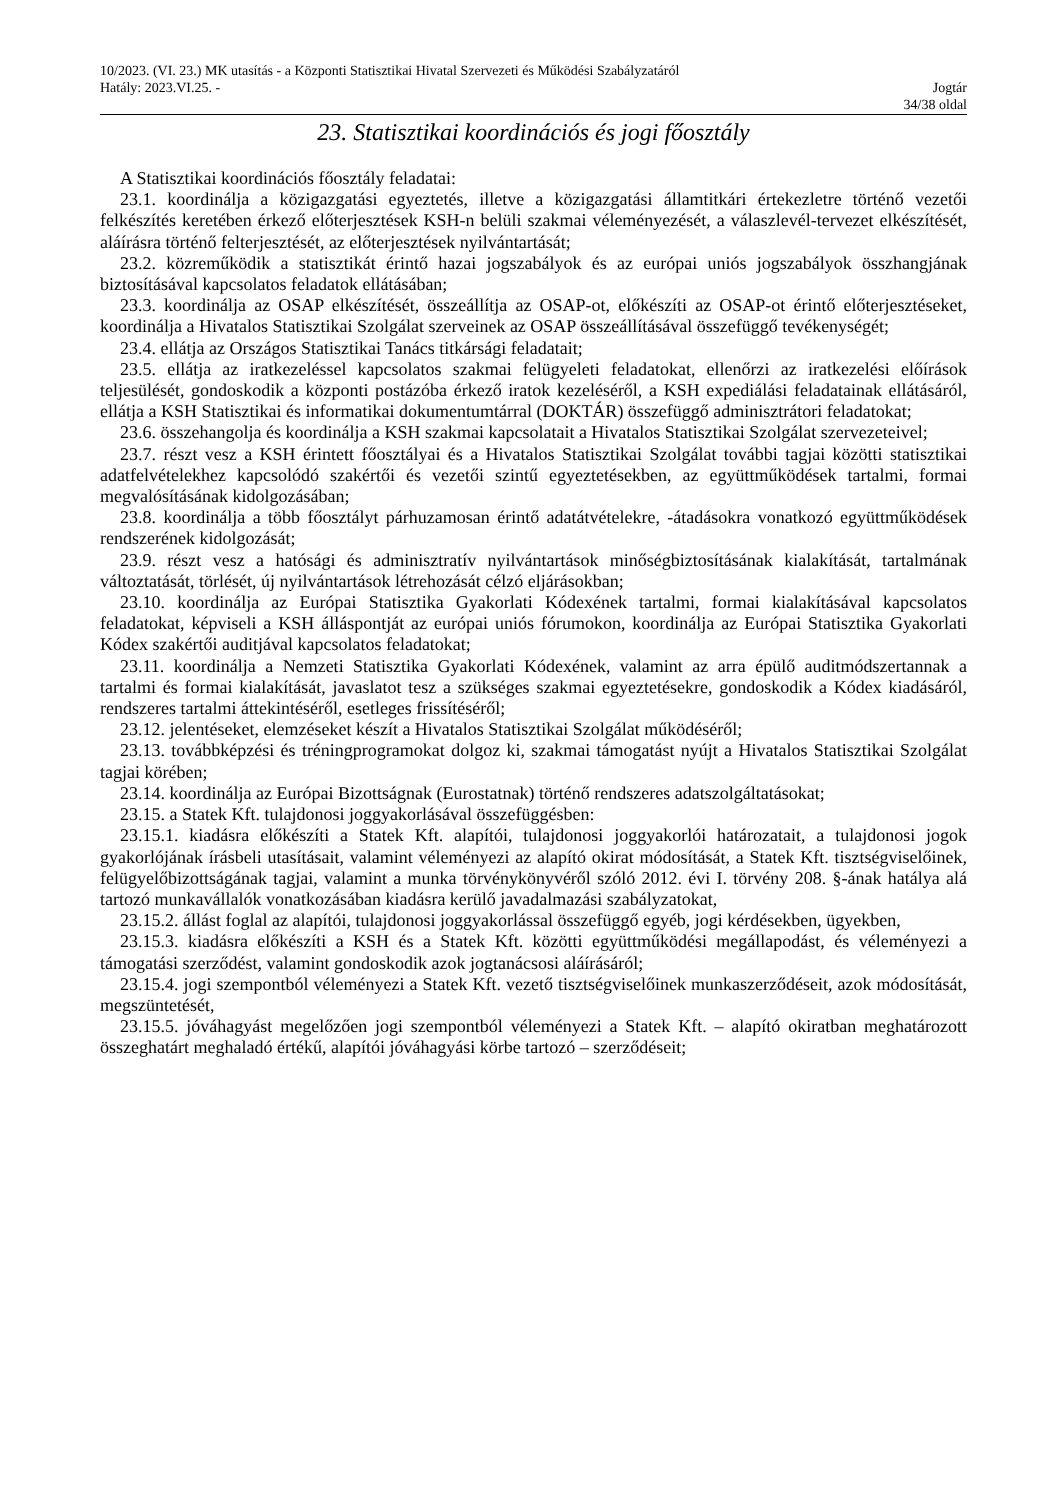10/2023. (VI. 23.) MK utasítás - a Központi Statisztikai Hivatal Szervezeti és Működési Szabályzatáról
Hatály: 2023.VI.25. - Jogtár
34/38 oldal
23. Statisztikai koordinációs és jogi főosztály
A Statisztikai koordinációs főosztály feladatai:
23.1. koordinálja a közigazgatási egyeztetés, illetve a közigazgatási államtitkári értekezletre történő vezetői felkészítés keretében érkező előterjesztések KSH-n belüli szakmai véleményezését, a válaszlevél-tervezet elkészítését, aláírásra történő felterjesztését, az előterjesztések nyilvántartását;
23.2. közreműködik a statisztikát érintő hazai jogszabályok és az európai uniós jogszabályok összhangjának biztosításával kapcsolatos feladatok ellátásában;
23.3. koordinálja az OSAP elkészítését, összeállítja az OSAP-ot, előkészíti az OSAP-ot érintő előterjesztéseket, koordinálja a Hivatalos Statisztikai Szolgálat szerveinek az OSAP összeállításával összefüggő tevékenységét;
23.4. ellátja az Országos Statisztikai Tanács titkársági feladatait;
23.5. ellátja az iratkezeléssel kapcsolatos szakmai felügyeleti feladatokat, ellenőrzi az iratkezelési előírások teljesülését, gondoskodik a központi postázóba érkező iratok kezeléséről, a KSH expediálási feladatainak ellátásáról, ellátja a KSH Statisztikai és informatikai dokumentumtárral (DOKTÁR) összefüggő adminisztrátori feladatokat;
23.6. összehangolja és koordinálja a KSH szakmai kapcsolatait a Hivatalos Statisztikai Szolgálat szervezeteivel;
23.7. részt vesz a KSH érintett főosztályai és a Hivatalos Statisztikai Szolgálat további tagjai közötti statisztikai adatfelvételekhez kapcsolódó szakértői és vezetői szintű egyeztetésekben, az együttműködések tartalmi, formai megvalósításának kidolgozásában;
23.8. koordinálja a több főosztályt párhuzamosan érintő adatátvételekre, -átadásokra vonatkozó együttműködések rendszerének kidolgozását;
23.9. részt vesz a hatósági és adminisztratív nyilvántartások minőségbiztosításának kialakítását, tartalmának változtatását, törlését, új nyilvántartások létrehozását célzó eljárásokban;
23.10. koordinálja az Európai Statisztika Gyakorlati Kódexének tartalmi, formai kialakításával kapcsolatos feladatokat, képviseli a KSH álláspontját az európai uniós fórumokon, koordinálja az Európai Statisztika Gyakorlati Kódex szakértői auditjával kapcsolatos feladatokat;
23.11. koordinálja a Nemzeti Statisztika Gyakorlati Kódexének, valamint az arra épülő auditmódszertannak a tartalmi és formai kialakítását, javaslatot tesz a szükséges szakmai egyeztetésekre, gondoskodik a Kódex kiadásáról, rendszeres tartalmi áttekintéséről, esetleges frissítéséről;
23.12. jelentéseket, elemzéseket készít a Hivatalos Statisztikai Szolgálat működéséről;
23.13. továbbképzési és tréningprogramokat dolgoz ki, szakmai támogatást nyújt a Hivatalos Statisztikai Szolgálat tagjai körében;
23.14. koordinálja az Európai Bizottságnak (Eurostatnak) történő rendszeres adatszolgáltatásokat;
23.15. a Statek Kft. tulajdonosi joggyakorlásával összefüggésben:
23.15.1. kiadásra előkészíti a Statek Kft. alapítói, tulajdonosi joggyakorlói határozatait, a tulajdonosi jogok gyakorlójának írásbeli utasításait, valamint véleményezi az alapító okirat módosítását, a Statek Kft. tisztségviselőinek, felügyelőbizottságának tagjai, valamint a munka törvénykönyvéről szóló 2012. évi I. törvény 208. §-ának hatálya alá tartozó munkavállalók vonatkozásában kiadásra kerülő javadalmazási szabályzatokat,
23.15.2. állást foglal az alapítói, tulajdonosi joggyakorlással összefüggő egyéb, jogi kérdésekben, ügyekben,
23.15.3. kiadásra előkészíti a KSH és a Statek Kft. közötti együttműködési megállapodást, és véleményezi a támogatási szerződést, valamint gondoskodik azok jogtanácsosi aláírásáról;
23.15.4. jogi szempontból véleményezi a Statek Kft. vezető tisztségviselőinek munkaszerződéseit, azok módosítását, megszüntetését,
23.15.5. jóváhagyást megelőzően jogi szempontból véleményezi a Statek Kft. – alapító okiratban meghatározott összeghatárt meghaladó értékű, alapítói jóváhagyási körbe tartozó – szerződéseit;